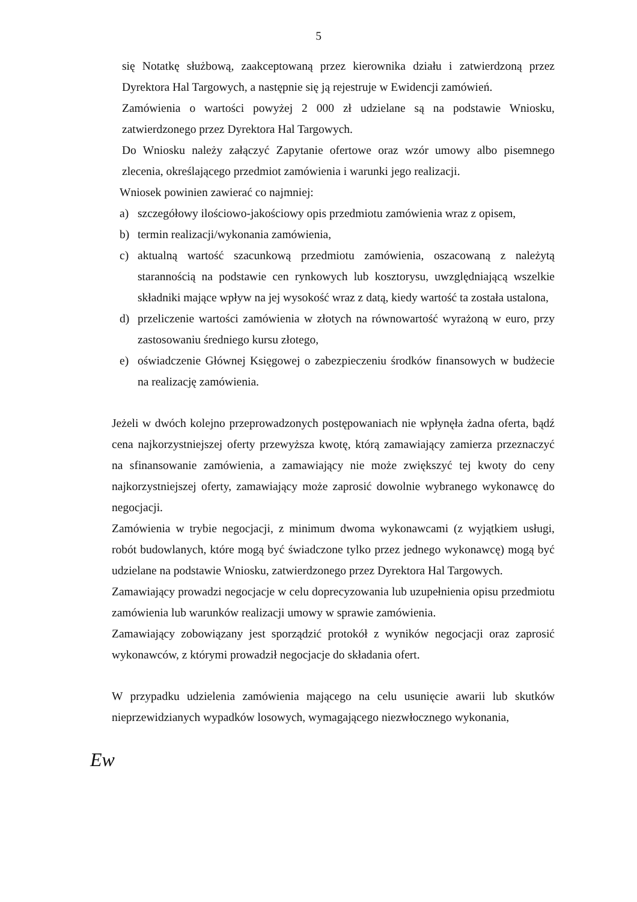5
się Notatkę służbową, zaakceptowaną przez kierownika działu i zatwierdzoną przez Dyrektora Hal Targowych, a następnie się ją rejestruje w Ewidencji zamówień.
Zamówienia o wartości powyżej 2 000 zł udzielane są na podstawie Wniosku, zatwierdzonego przez Dyrektora Hal Targowych.
Do Wniosku należy załączyć Zapytanie ofertowe oraz wzór umowy albo pisemnego zlecenia, określającego przedmiot zamówienia i warunki jego realizacji.
Wniosek powinien zawierać co najmniej:
a) szczegółowy ilościowo-jakościowy opis przedmiotu zamówienia wraz z opisem,
b) termin realizacji/wykonania zamówienia,
c) aktualną wartość szacunkową przedmiotu zamówienia, oszacowaną z należytą starannością na podstawie cen rynkowych lub kosztorysu, uwzględniającą wszelkie składniki mające wpływ na jej wysokość wraz z datą, kiedy wartość ta została ustalona,
d) przeliczenie wartości zamówienia w złotych na równowartość wyrażoną w euro, przy zastosowaniu średniego kursu złotego,
e) oświadczenie Głównej Księgowej o zabezpieczeniu środków finansowych w budżecie na realizację zamówienia.
Jeżeli w dwóch kolejno przeprowadzonych postępowaniach nie wpłynęła żadna oferta, bądź cena najkorzystniejszej oferty przewyższa kwotę, którą zamawiający zamierza przeznaczyć na sfinansowanie zamówienia, a zamawiający nie może zwiększyć tej kwoty do ceny najkorzystniejszej oferty, zamawiający może zaprosić dowolnie wybranego wykonawcę do negocjacji.
Zamówienia w trybie negocjacji, z minimum dwoma wykonawcami (z wyjątkiem usługi, robót budowlanych, które mogą być świadczone tylko przez jednego wykonawcę) mogą być udzielane na podstawie Wniosku, zatwierdzonego przez Dyrektora Hal Targowych.
Zamawiający prowadzi negocjacje w celu doprecyzowania lub uzupełnienia opisu przedmiotu zamówienia lub warunków realizacji umowy w sprawie zamówienia.
Zamawiający zobowiązany jest sporządzić protokół z wyników negocjacji oraz zaprosić wykonawców, z którymi prowadził negocjacje do składania ofert.
W przypadku udzielenia zamówienia mającego na celu usunięcie awarii lub skutków nieprzewidzianych wypadków losowych, wymagającego niezwłocznego wykonania,
Ew